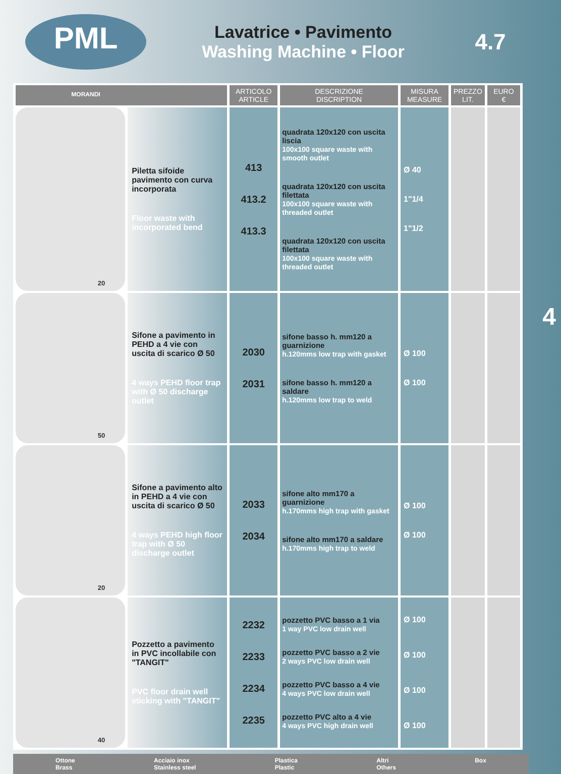PML
MORANDI
Lavatrice • Pavimento
Washing Machine • Floor
4.7
| | | ARTICOLO ARTICLE | DESCRIZIONE DISCRIPTION | MISURA MEASURE | PREZZO LIT. | EURO € |
| --- | --- | --- | --- | --- | --- | --- |
| 20 | Piletta sifoide pavimento con curva incorporata Floor waste with incorporated bend | 413 413.2 413.3 | quadrata 120x120 con uscita liscia 100x100 square waste with smooth outlet quadrata 120x120 con uscita filettata 100x100 square waste with threaded outlet quadrata 120x120 con uscita filettata 100x100 square waste with threaded outlet | Ø 40 1"1/4 1"1/2 | | |
| 50 | Sifone a pavimento in PEHD a 4 vie con uscita di scarico Ø 50 4 ways PEHD floor trap with Ø 50 discharge outlet | 2030 2031 | sifone basso h. mm120 a guarnizione h.120mms low trap with gasket sifone basso h. mm120 a saldare h.120mms low trap to weld | Ø 100 Ø 100 | | |
| 20 | Sifone a pavimento alto in PEHD a 4 vie con uscita di scarico Ø 50 4 ways PEHD high floor trap with Ø 50 discharge outlet | 2033 2034 | sifone alto mm170 a guarnizione h.170mms high trap with gasket sifone alto mm170 a saldare h.170mms high trap to weld | Ø 100 Ø 100 | | |
| 40 | Pozzetto a pavimento in PVC incollabile con "TANGIT" PVC floor drain well sticking with "TANGIT" | 2232 2233 2234 2235 | pozzetto PVC basso a 1 via 1 way PVC low drain well pozzetto PVC basso a 2 vie 2 ways PVC low drain well pozzetto PVC basso a 4 vie 4 ways PVC low drain well pozzetto PVC alto a 4 vie 4 ways PVC high drain well | Ø 100 Ø 100 Ø 100 Ø 100 | | |
Ottone
Brass Acciaio inox
Stainless steel Plastica
Plastic Altri
Others Box
4